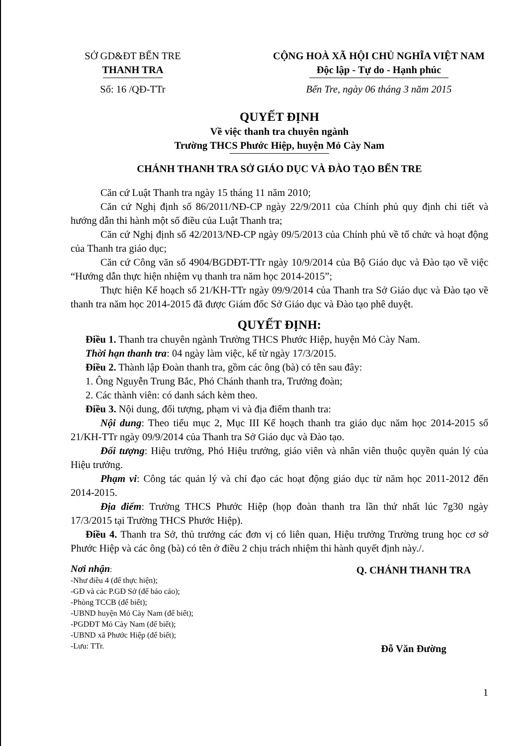SỞ GD&ĐT BẾN TRE
THANH TRA
Số: 16 /QĐ-TTr
CỘNG HOÀ XÃ HỘI CHỦ NGHĨA VIỆT NAM
Độc lập - Tự do - Hạnh phúc
Bến Tre, ngày 06 tháng 3 năm 2015
QUYẾT ĐỊNH
Về việc thanh tra chuyên ngành
Trường THCS Phước Hiệp, huyện Mỏ Cày Nam
CHÁNH THANH TRA SỞ GIÁO DỤC VÀ ĐÀO TẠO BẾN TRE
Căn cứ Luật Thanh tra ngày 15 tháng 11 năm 2010;
Căn cứ Nghị định số 86/2011/NĐ-CP ngày 22/9/2011 của Chính phủ quy định chi tiết và hướng dẫn thi hành một số điều của Luật Thanh tra;
Căn cứ Nghị định số 42/2013/NĐ-CP ngày 09/5/2013 của Chính phủ về tổ chức và hoạt động của Thanh tra giáo dục;
Căn cứ Công văn số 4904/BGDĐT-TTr ngày 10/9/2014 của Bộ Giáo dục và Đào tạo về việc “Hướng dẫn thực hiện nhiệm vụ thanh tra năm học 2014-2015”;
Thực hiện Kế hoạch số 21/KH-TTr ngày 09/9/2014 của Thanh tra Sở Giáo dục và Đào tạo về thanh tra năm học 2014-2015 đã được Giám đốc Sở Giáo dục và Đào tạo phê duyệt.
QUYẾT ĐỊNH:
Điều 1. Thanh tra chuyên ngành Trường THCS Phước Hiệp, huyện Mỏ Cày Nam.
Thời hạn thanh tra: 04 ngày làm việc, kể từ ngày 17/3/2015.
Điều 2. Thành lập Đoàn thanh tra, gồm các ông (bà) có tên sau đây:
1. Ông Nguyễn Trung Bắc, Phó Chánh thanh tra, Trưởng đoàn;
2. Các thành viên: có danh sách kèm theo.
Điều 3. Nội dung, đối tượng, phạm vi và địa điểm thanh tra:
Nội dung: Theo tiểu mục 2, Mục III Kế hoạch thanh tra giáo dục năm học 2014-2015 số 21/KH-TTr ngày 09/9/2014 của Thanh tra Sở Giáo dục và Đào tạo.
Đối tượng: Hiệu trưởng, Phó Hiệu trưởng, giáo viên và nhân viên thuộc quyền quản lý của Hiệu trưởng.
Phạm vi: Công tác quản lý và chỉ đạo các hoạt động giáo dục từ năm học 2011-2012 đến 2014-2015.
Địa điểm: Trường THCS Phước Hiệp (họp đoàn thanh tra lần thứ nhất lúc 7g30 ngày 17/3/2015 tại Trường THCS Phước Hiệp).
Điều 4. Thanh tra Sở, thủ trưởng các đơn vị có liên quan, Hiệu trưởng Trường trung học cơ sở Phước Hiệp và các ông (bà) có tên ở điều 2 chịu trách nhiệm thi hành quyết định này./.
Nơi nhận:
-Như điều 4 (để thực hiện);
-GĐ và các P.GĐ Sở (để báo cáo);
-Phòng TCCB (để biết);
-UBND huyện Mỏ Cày Nam (để biết);
-PGDĐT Mỏ Cày Nam (để biết);
-UBND xã Phước Hiệp (để biết);
-Lưu: TTr.
Q. CHÁNH THANH TRA
Đỗ Văn Đường
1